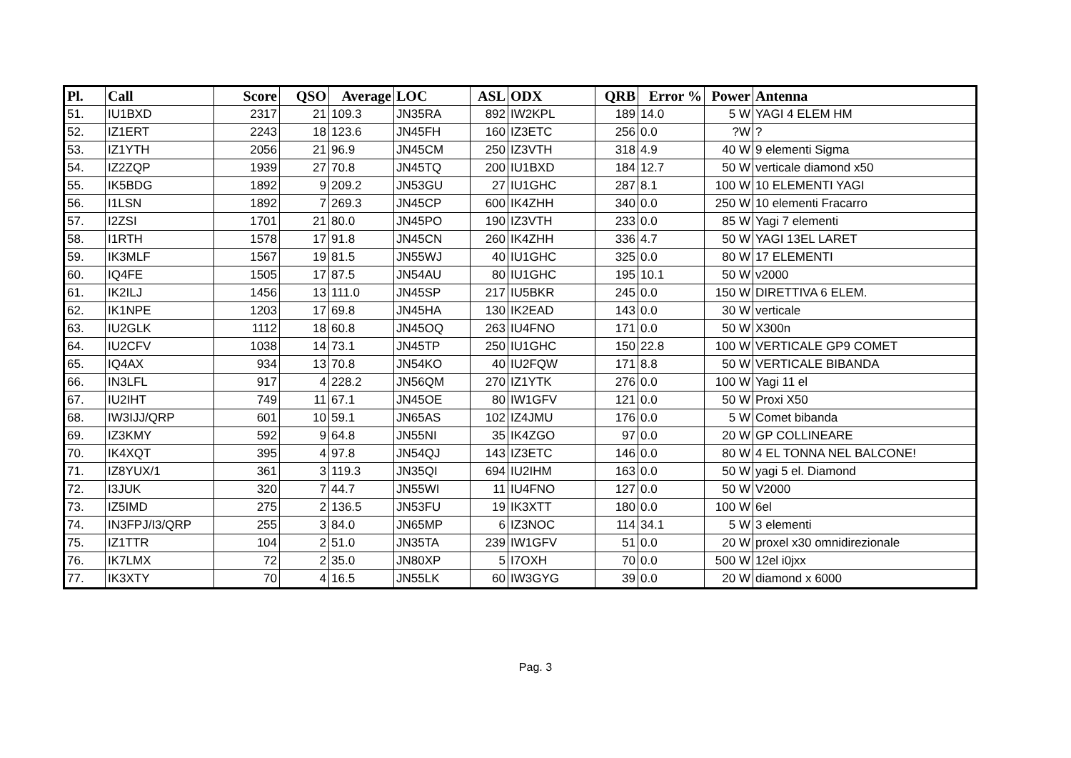| Pl. | Call | Score | QSO | Average | LOC | ASL | ODX | QRB | Error % | Power | Antenna |
| --- | --- | --- | --- | --- | --- | --- | --- | --- | --- | --- | --- |
| 51. | IU1BXD | 2317 | 21 | 109.3 | JN35RA | 892 | IW2KPL | 189 | 14.0 | 5 W | YAGI 4 ELEM HM |
| 52. | IZ1ERT | 2243 | 18 | 123.6 | JN45FH | 160 | IZ3ETC | 256 | 0.0 | ?W | ? |
| 53. | IZ1YTH | 2056 | 21 | 96.9 | JN45CM | 250 | IZ3VTH | 318 | 4.9 | 40 W | 9 elementi Sigma |
| 54. | IZ2ZQP | 1939 | 27 | 70.8 | JN45TQ | 200 | IU1BXD | 184 | 12.7 | 50 W | verticale diamond x50 |
| 55. | IK5BDG | 1892 | 9 | 209.2 | JN53GU | 27 | IU1GHC | 287 | 8.1 | 100 W | 10 ELEMENTI YAGI |
| 56. | I1LSN | 1892 | 7 | 269.3 | JN45CP | 600 | IK4ZHH | 340 | 0.0 | 250 W | 10 elementi Fracarro |
| 57. | I2ZSI | 1701 | 21 | 80.0 | JN45PO | 190 | IZ3VTH | 233 | 0.0 | 85 W | Yagi 7 elementi |
| 58. | I1RTH | 1578 | 17 | 91.8 | JN45CN | 260 | IK4ZHH | 336 | 4.7 | 50 W | YAGI 13EL LARET |
| 59. | IK3MLF | 1567 | 19 | 81.5 | JN55WJ | 40 | IU1GHC | 325 | 0.0 | 80 W | 17 ELEMENTI |
| 60. | IQ4FE | 1505 | 17 | 87.5 | JN54AU | 80 | IU1GHC | 195 | 10.1 | 50 W | v2000 |
| 61. | IK2ILJ | 1456 | 13 | 111.0 | JN45SP | 217 | IU5BKR | 245 | 0.0 | 150 W | DIRETTIVA 6 ELEM. |
| 62. | IK1NPE | 1203 | 17 | 69.8 | JN45HA | 130 | IK2EAD | 143 | 0.0 | 30 W | verticale |
| 63. | IU2GLK | 1112 | 18 | 60.8 | JN45OQ | 263 | IU4FNO | 171 | 0.0 | 50 W | X300n |
| 64. | IU2CFV | 1038 | 14 | 73.1 | JN45TP | 250 | IU1GHC | 150 | 22.8 | 100 W | VERTICALE GP9 COMET |
| 65. | IQ4AX | 934 | 13 | 70.8 | JN54KO | 40 | IU2FQW | 171 | 8.8 | 50 W | VERTICALE BIBANDA |
| 66. | IN3LFL | 917 | 4 | 228.2 | JN56QM | 270 | IZ1YTK | 276 | 0.0 | 100 W | Yagi 11 el |
| 67. | IU2IHT | 749 | 11 | 67.1 | JN45OE | 80 | IW1GFV | 121 | 0.0 | 50 W | Proxi X50 |
| 68. | IW3IJJ/QRP | 601 | 10 | 59.1 | JN65AS | 102 | IZ4JMU | 176 | 0.0 | 5 W | Comet bibanda |
| 69. | IZ3KMY | 592 | 9 | 64.8 | JN55NI | 35 | IK4ZGO | 97 | 0.0 | 20 W | GP COLLINEARE |
| 70. | IK4XQT | 395 | 4 | 97.8 | JN54QJ | 143 | IZ3ETC | 146 | 0.0 | 80 W | 4 EL TONNA NEL BALCONE! |
| 71. | IZ8YUX/1 | 361 | 3 | 119.3 | JN35QI | 694 | IU2IHM | 163 | 0.0 | 50 W | yagi 5 el. Diamond |
| 72. | I3JUK | 320 | 7 | 44.7 | JN55WI | 11 | IU4FNO | 127 | 0.0 | 50 W | V2000 |
| 73. | IZ5IMD | 275 | 2 | 136.5 | JN53FU | 19 | IK3XTT | 180 | 0.0 | 100 W | 6el |
| 74. | IN3FPJ/I3/QRP | 255 | 3 | 84.0 | JN65MP | 6 | IZ3NOC | 114 | 34.1 | 5 W | 3 elementi |
| 75. | IZ1TTR | 104 | 2 | 51.0 | JN35TA | 239 | IW1GFV | 51 | 0.0 | 20 W | proxel x30 omnidirezionale |
| 76. | IK7LMX | 72 | 2 | 35.0 | JN80XP | 5 | I7OXH | 70 | 0.0 | 500 W | 12el i0jxx |
| 77. | IK3XTY | 70 | 4 | 16.5 | JN55LK | 60 | IW3GYG | 39 | 0.0 | 20 W | diamond x 6000 |
Pag. 3